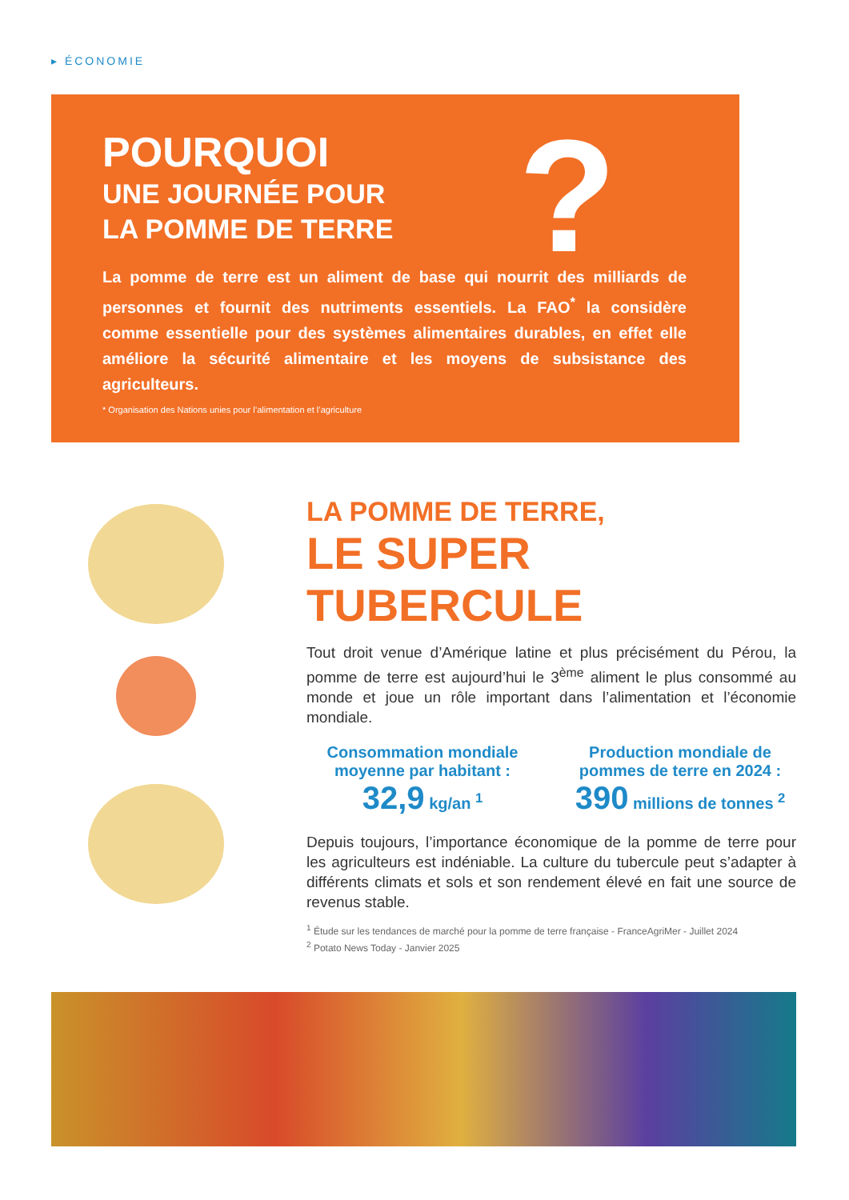▸ ÉCONOMIE
POURQUOI
UNE JOURNÉE POUR
LA POMME DE TERRE
?
La pomme de terre est un aliment de base qui nourrit des milliards de personnes et fournit des nutriments essentiels. La FAO<sup>*</sup> la considère comme essentielle pour des systèmes alimentaires durables, en effet elle améliore la sécurité alimentaire et les moyens de subsistance des agriculteurs.
* Organisation des Nations unies pour l’alimentation et l’agriculture
LA POMME DE TERRE,
LE SUPER TUBERCULE
Tout droit venue d’Amérique latine et plus précisément du Pérou, la pomme de terre est aujourd’hui le 3<sup>ème</sup> aliment le plus consommé au monde et joue un rôle important dans l’alimentation et l’économie mondiale.
Consommation mondiale moyenne par habitant :
32,9 kg/an <sup>1</sup>
Production mondiale de pommes de terre en 2024 :
390 millions de tonnes <sup>2</sup>
Depuis toujours, l’importance économique de la pomme de terre pour les agriculteurs est indéniable. La culture du tubercule peut s’adapter à différents climats et sols et son rendement élevé en fait une source de revenus stable.
<sup>1</sup> Étude sur les tendances de marché pour la pomme de terre française - FranceAgriMer - Juillet 2024
<sup>2</sup> Potato News Today - Janvier 2025